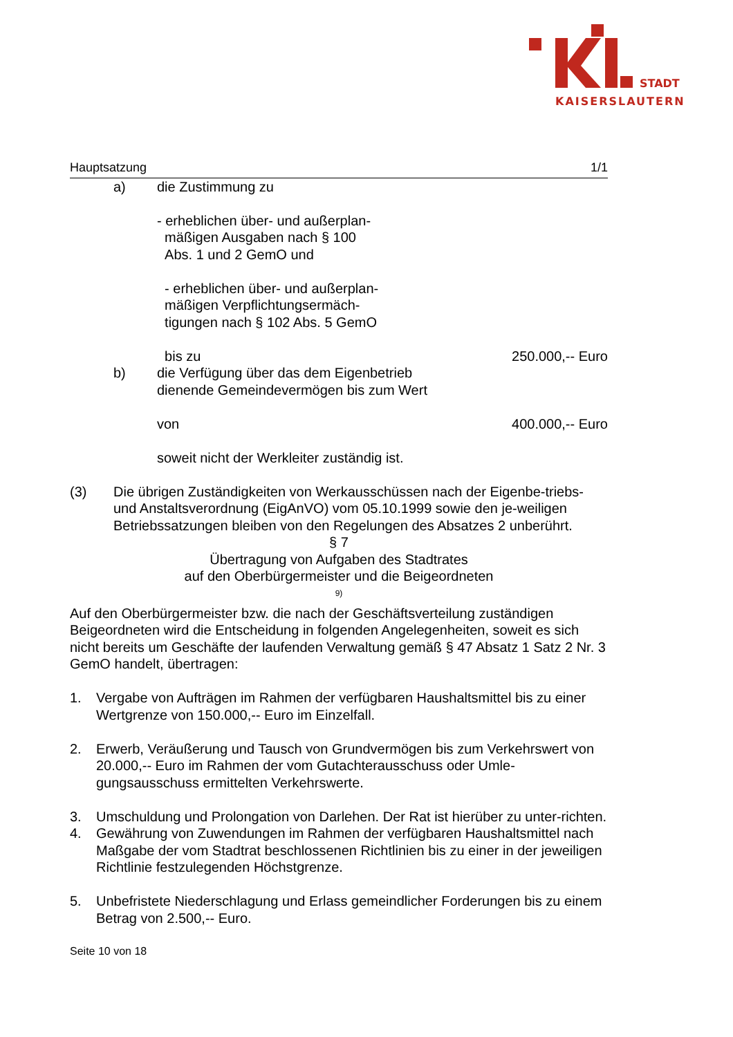STADT
KAISERSLAUTERN
Hauptsatzung 1/1
a) die Zustimmung zu
- erheblichen über- und außerplan-
mäßigen Ausgaben nach § 100
Abs. 1 und 2 GemO und
- erheblichen über- und außerplan-
mäßigen Verpflichtungsermäch-
tigungen nach § 102 Abs. 5 GemO
bis zu 250.000,-- Euro
b) die Verfügung über das dem Eigenbetrieb
dienende Gemeindevermögen bis zum Wert
von 400.000,-- Euro
soweit nicht der Werkleiter zuständig ist.
(3) Die übrigen Zuständigkeiten von Werkausschüssen nach der Eigenbe-triebs- und Anstaltsverordnung (EigAnVO) vom 05.10.1999 sowie den je-weiligen Betriebssatzungen bleiben von den Regelungen des Absatzes 2 unberührt.
§ 7
Übertragung von Aufgaben des Stadtrates
auf den Oberbürgermeister und die Beigeordneten
<sup>9)</sup>
Auf den Oberbürgermeister bzw. die nach der Geschäftsverteilung zuständigen Beigeordneten wird die Entscheidung in folgenden Angelegenheiten, soweit es sich nicht bereits um Geschäfte der laufenden Verwaltung gemäß § 47 Absatz 1 Satz 2 Nr. 3 GemO handelt, übertragen:
1. Vergabe von Aufträgen im Rahmen der verfügbaren Haushaltsmittel bis zu einer Wertgrenze von 150.000,-- Euro im Einzelfall.
2. Erwerb, Veräußerung und Tausch von Grundvermögen bis zum Verkehrswert von 20.000,-- Euro im Rahmen der vom Gutachterausschuss oder Umle-gungsausschuss ermittelten Verkehrswerte.
3. Umschuldung und Prolongation von Darlehen. Der Rat ist hierüber zu unter-richten.
4. Gewährung von Zuwendungen im Rahmen der verfügbaren Haushaltsmittel nach Maßgabe der vom Stadtrat beschlossenen Richtlinien bis zu einer in der jeweiligen Richtlinie festzulegenden Höchstgrenze.
5. Unbefristete Niederschlagung und Erlass gemeindlicher Forderungen bis zu einem Betrag von 2.500,-- Euro.
Seite 10 von 18